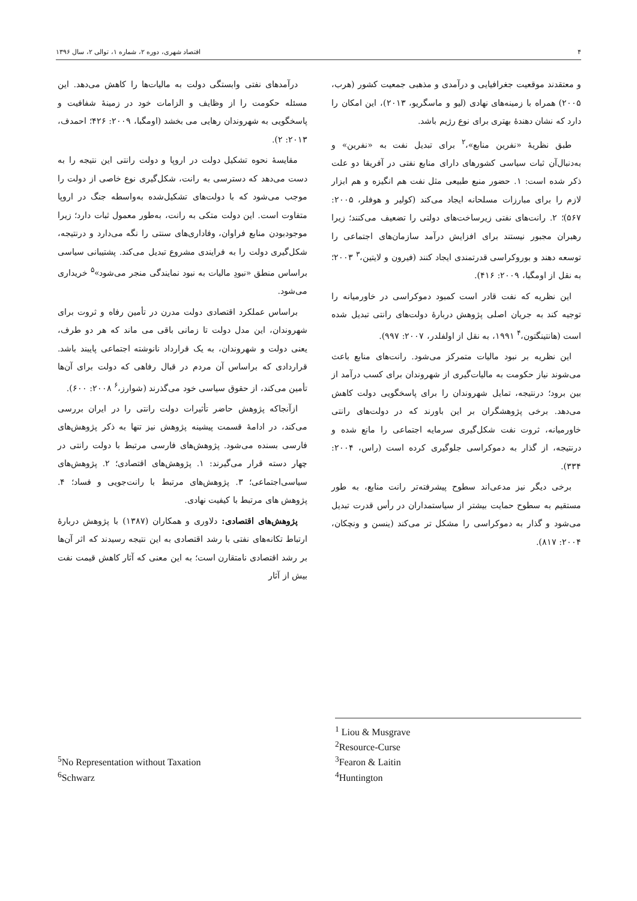۴ اقتصاد شهری، دوره ۲، شماره ۱، توالی ۲، سال ۱۳۹۶
و معتقدند موقعیت جغرافیایی و درآمدی و مذهبی جمعیت کشور (هرب، ۲۰۰۵) همراه با زمینه‌های نهادی (لیو و ماسگریو، ۲۰۱۳)، این امکان را دارد که نشان دهندهٔ بهتری برای نوع رژیم باشد.
طبق نظریهٔ «نفرین منابع»،<sup>۲</sup> برای تبدیل نفت به «نفرین» و به‌دنبال‌آن ثبات سیاسی کشورهای دارای منابع نفتی در آفریقا دو علت ذکر شده است: ۱. حضور منبع طبیعی مثل نفت هم انگیزه و هم ابزار لازم را برای مبارزات مسلحانه ایجاد می‌کند (کولیر و هوفلر، ۲۰۰۵: ۵۶۷)؛ ۲. رانت‌های نفتی زیرساخت‌های دولتی را تضعیف می‌کنند؛ زیرا رهبران مجبور نیستند برای افزایش درآمد سازمان‌های اجتماعی را توسعه دهند و بوروکراسی قدرتمندی ایجاد کنند (فیرون و لایتین،<sup>۳</sup> ۲۰۰۳؛ به نقل از اومگبا، ۲۰۰۹: ۴۱۶).
این نظریه که نفت قادر است کمبود دموکراسی در خاورمیانه را توجیه کند به جریان اصلی پژوهش دربارهٔ دولت‌های رانتی تبدیل شده است (هانتینگتون،<sup>۴</sup> ۱۹۹۱، به نقل از اولفلدر، ۲۰۰۷: ۹۹۷).
این نظریه بر نبود مالیات متمرکز می‌شود. رانت‌های منابع باعث می‌شوند نیاز حکومت به مالیات‌گیری از شهروندان برای کسب درآمد از بین برود؛ درنتیجه، تمایل شهروندان را برای پاسخگویی دولت کاهش می‌دهد. برخی پژوهشگران بر این باورند که در دولت‌های رانتی خاورمیانه، ثروت نفت شکل‌گیری سرمایه اجتماعی را مانع شده و درنتیجه، از گذار به دموکراسی جلوگیری کرده است (راس، ۲۰۰۴: ۳۳۴).
برخی دیگر نیز مدعی‌اند سطوح پیشرفته‌تر رانت منابع، به طور مستقیم به سطوح حمایت بیشتر از سیاستمداران در رأس قدرت تبدیل می‌شود و گذار به دموکراسی را مشکل تر می‌کند (ینسن و ونچکان، ۲۰۰۴: ۸۱۷).
<sup>1</sup> Liou & Musgrave
<sup>2</sup> Resource-Curse
<sup>3</sup> Fearon & Laitin
<sup>4</sup> Huntington
درآمدهای نفتی وابستگی دولت به مالیات‌ها را کاهش می‌دهد. این مسئله حکومت را از وظایف و الزامات خود در زمینهٔ شفافیت و پاسخگویی به شهروندان رهایی می بخشد (اومگبا، ۲۰۰۹: ۴۲۶؛ احمدف، ۲۰۱۳: ۲).
مقایسهٔ نحوه تشکیل دولت در اروپا و دولت رانتی این نتیجه را به دست می‌دهد که دسترسی به رانت، شکل‌گیری نوع خاصی از دولت را موجب می‌شود که با دولت‌های تشکیل‌شده به‌واسطه جنگ در اروپا متفاوت است. این دولت متکی به رانت، به‌طور معمول ثبات دارد؛ زیرا موجودبودن منابع فراوان، وفاداری‌های سنتی را نگه می‌دارد و درنتیجه، شکل‌گیری دولت را به فرایندی مشروع تبدیل می‌کند. پشتیبانی سیاسی براساس منطق «نبودِ مالیات به نبود نمایندگی منجر می‌شود»<sup>۵</sup> خریداری می‌شود.
براساس عملکرد اقتصادی دولت مدرن در تأمین رفاه و ثروت برای شهروندان، این مدل دولت تا زمانی باقی می ماند که هر دو طرف، یعنی دولت و شهروندان، به یک قرارداد نانوشته اجتماعی پایبند باشد. قراردادی که براساس آن مردم در قبال رفاهی که دولت برای آن‌ها تأمین می‌کند، از حقوق سیاسی خود می‌گذرند (شوارز،<sup>۶</sup> ۲۰۰۸: ۶۰۰).
ازآنجاکه پژوهش حاضر تأثیرات دولت رانتی را در ایران بررسی می‌کند، در ادامهٔ قسمت پیشینه پژوهش نیز تنها به ذکر پژوهش‌های فارسی بسنده می‌شود. پژوهش‌های فارسی مرتبط با دولت رانتی در چهار دسته قرار می‌گیرند: ۱. پژوهش‌های اقتصادی؛ ۲. پژوهش‌های سیاسی‌اجتماعی؛ ۳. پژوهش‌های مرتبط با رانت‌جویی و فساد؛ ۴. پژوهش های مرتبط با کیفیت نهادی.
پژوهش‌های اقتصادی: دلاوری و همکاران (۱۳۸۷) با پژوهش دربارهٔ ارتباط تکانه‌های نفتی با رشد اقتصادی به این نتیجه رسیدند که اثر آن‌ها بر رشد اقتصادی نامتقارن است؛ به این معنی که آثار کاهش قیمت نفت بیش از آثار
<sup>5</sup> No Representation without Taxation
<sup>6</sup> Schwarz